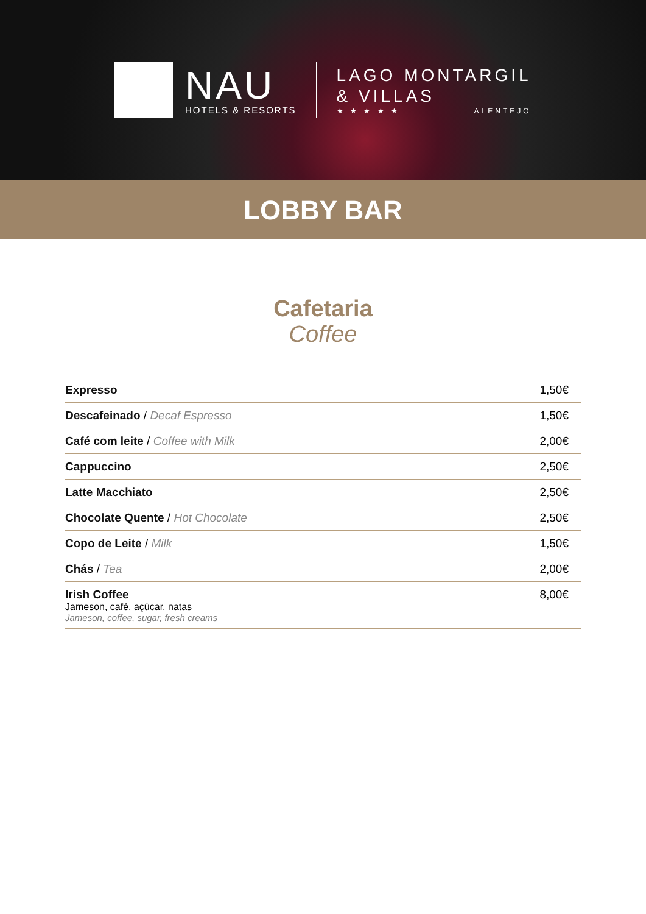NAU
HOTELS & RESORTS
LAGO MONTARGIL
& VILLAS
★ ★ ★ ★ ★ ALENTEJO
LOBBY BAR
Cafetaria
Coffee
| Expresso | 1,50€ |
| Descafeinado / Decaf Espresso | 1,50€ |
| Café com leite / Coffee with Milk | 2,00€ |
| Cappuccino | 2,50€ |
| Latte Macchiato | 2,50€ |
| Chocolate Quente / Hot Chocolate | 2,50€ |
| Copo de Leite / Milk | 1,50€ |
| Chás / Tea | 2,00€ |
| Irish Coffee Jameson, café, açúcar, natas Jameson, coffee, sugar, fresh creams | 8,00€ |